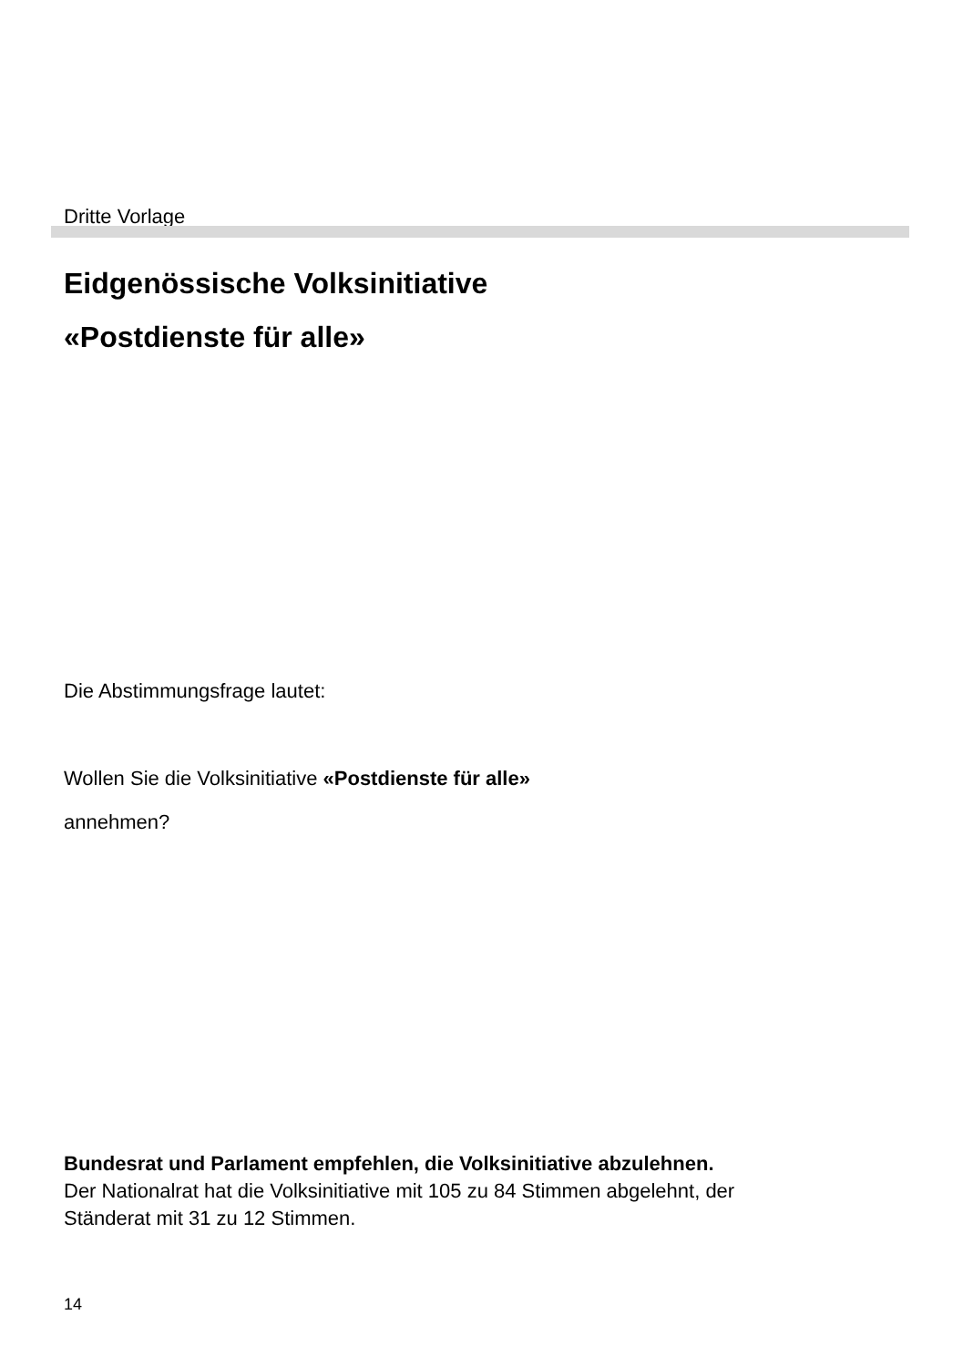Dritte Vorlage
Eidgenössische Volksinitiative
«Postdienste für alle»
Die Abstimmungsfrage lautet:
Wollen Sie die Volksinitiative «Postdienste für alle»
annehmen?
Bundesrat und Parlament empfehlen, die Volksinitiative abzulehnen.
Der Nationalrat hat die Volksinitiative mit 105 zu 84 Stimmen abgelehnt, der Ständerat mit 31 zu 12 Stimmen.
14